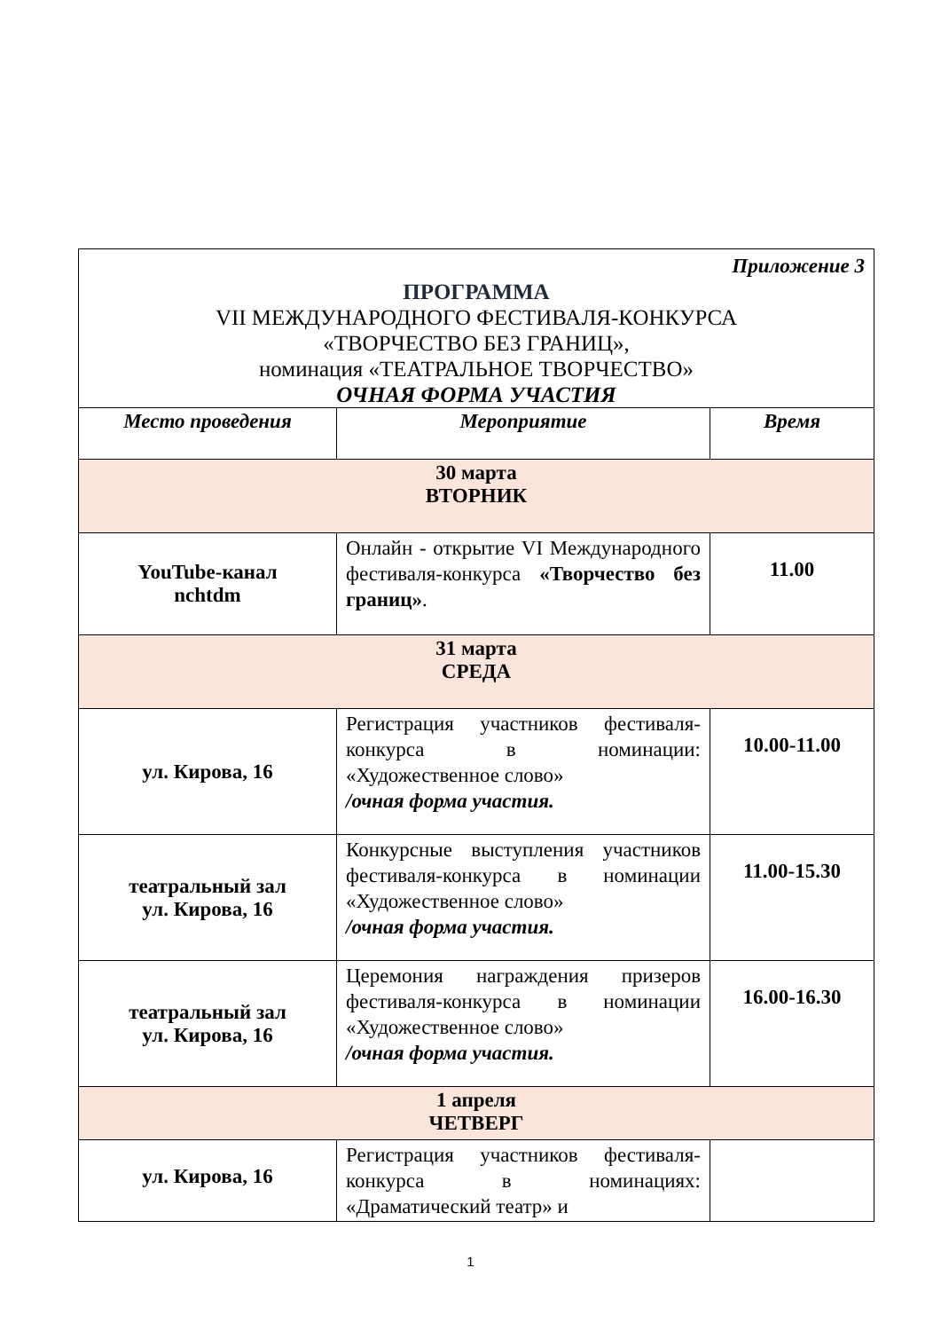| Приложение 3 ПРОГРАММА VII МЕЖДУНАРОДНОГО ФЕСТИВАЛЯ-КОНКУРСА «ТВОРЧЕСТВО БЕЗ ГРАНИЦ», номинация «ТЕАТРАЛЬНОЕ ТВОРЧЕСТВО» ОЧНАЯ ФОРМА УЧАСТИЯ | | |
| Место проведения | Мероприятие | Время |
| 30 марта ВТОРНИК | | |
| YouTube-канал nchtdm | Онлайн - открытие VI Международного фестиваля-конкурса «Творчество без границ» . | 11.00 |
| 31 марта СРЕДА | | |
| ул. Кирова, 16 | Регистрация участников фестиваля-конкурса в номинации: «Художественное слово» /очная форма участия. | 10.00-11.00 |
| театральный зал ул. Кирова, 16 | Конкурсные выступления участников фестиваля-конкурса в номинации «Художественное слово» /очная форма участия. | 11.00-15.30 |
| театральный зал ул. Кирова, 16 | Церемония награждения призеров фестиваля-конкурса в номинации «Художественное слово» /очная форма участия. | 16.00-16.30 |
| 1 апреля ЧЕТВЕРГ | | |
| ул. Кирова, 16 | Регистрация участников фестиваля-конкурса в номинациях: «Драматический театр» и | |
1